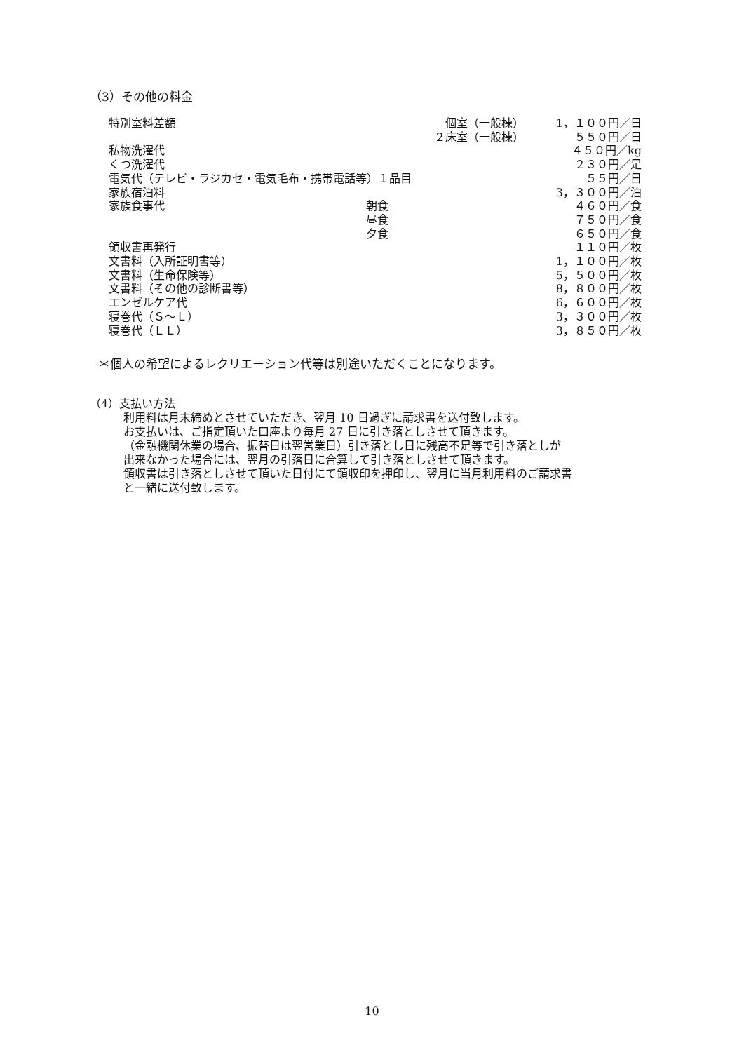（3）その他の料金
| 特別室料差額 | 個室（一般棟） | 1，１００円／日 |
| | ２床室（一般棟） | ５５０円／日 |
| 私物洗濯代 | | ４５０円／kg |
| くつ洗濯代 | | ２３０円／足 |
| 電気代（テレビ・ラジカセ・電気毛布・携帯電話等）１品目 | | ５５円／日 |
| 家族宿泊料 | | 3，３００円／泊 |
| 家族食事代 | 朝食 | ４６０円／食 |
| | 昼食 | ７５０円／食 |
| | 夕食 | ６５０円／食 |
| 領収書再発行 | | １１０円／枚 |
| 文書料（入所証明書等） | | 1，１００円／枚 |
| 文書料（生命保険等） | | 5，５００円／枚 |
| 文書料（その他の診断書等） | | 8，８００円／枚 |
| エンゼルケア代 | | 6，６００円／枚 |
| 寝巻代（Ｓ～Ｌ） | | 3，３００円／枚 |
| 寝巻代（ＬＬ） | | 3，８５０円／枚 |
＊個人の希望によるレクリエーション代等は別途いただくことになります。
（4）支払い方法
利用料は月末締めとさせていただき、翌月 10 日過ぎに請求書を送付致します。
お支払いは、ご指定頂いた口座より毎月 27 日に引き落としさせて頂きます。
（金融機関休業の場合、振替日は翌営業日）引き落とし日に残高不足等で引き落としが
出来なかった場合には、翌月の引落日に合算して引き落としさせて頂きます。
領収書は引き落としさせて頂いた日付にて領収印を押印し、翌月に当月利用料のご請求書
と一緒に送付致します。
10